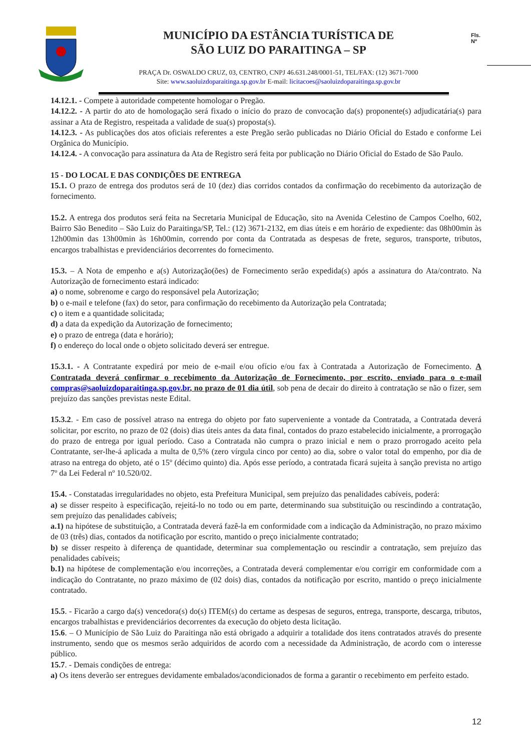MUNICÍPIO DA ESTÂNCIA TURÍSTICA DE
SÃO LUIZ DO PARAITINGA – SP
PRAÇA Dr. OSWALDO CRUZ, 03, CENTRO, CNPJ 46.631.248/0001-51, TEL/FAX: (12) 3671-7000
Site: www.saoluizdoparaitinga.sp.gov.br E-mail: licitacoes@saoluizdoparaitinga.sp.gov.br
Fls.
Nº
14.12.1. - Compete à autoridade competente homologar o Pregão.
14.12.2. - A partir do ato de homologação será fixado o início do prazo de convocação da(s) proponente(s) adjudicatária(s) para assinar a Ata de Registro, respeitada a validade de sua(s) proposta(s).
14.12.3. - As publicações dos atos oficiais referentes a este Pregão serão publicadas no Diário Oficial do Estado e conforme Lei Orgânica do Município.
14.12.4. - A convocação para assinatura da Ata de Registro será feita por publicação no Diário Oficial do Estado de São Paulo.
15 - DO LOCAL E DAS CONDIÇÕES DE ENTREGA
15.1. O prazo de entrega dos produtos será de 10 (dez) dias corridos contados da confirmação do recebimento da autorização de fornecimento.
15.2. A entrega dos produtos será feita na Secretaria Municipal de Educação, sito na Avenida Celestino de Campos Coelho, 602, Bairro São Benedito – São Luiz do Paraitinga/SP, Tel.: (12) 3671-2132, em dias úteis e em horário de expediente: das 08h00min às 12h00min das 13h00min às 16h00min, correndo por conta da Contratada as despesas de frete, seguros, transporte, tributos, encargos trabalhistas e previdenciários decorrentes do fornecimento.
15.3. – A Nota de empenho e a(s) Autorização(ões) de Fornecimento serão expedida(s) após a assinatura do Ata/contrato. Na Autorização de fornecimento estará indicado:
a) o nome, sobrenome e cargo do responsável pela Autorização;
b) o e-mail e telefone (fax) do setor, para confirmação do recebimento da Autorização pela Contratada;
c) o item e a quantidade solicitada;
d) a data da expedição da Autorização de fornecimento;
e) o prazo de entrega (data e horário);
f) o endereço do local onde o objeto solicitado deverá ser entregue.
15.3.1. - A Contratante expedirá por meio de e-mail e/ou ofício e/ou fax à Contratada a Autorização de Fornecimento. A Contratada deverá confirmar o recebimento da Autorização de Fornecimento, por escrito, enviado para o e-mail compras@saoluizdoparaitinga.sp.gov.br, no prazo de 01 dia útil, sob pena de decair do direito à contratação se não o fizer, sem prejuízo das sanções previstas neste Edital.
15.3.2. - Em caso de possível atraso na entrega do objeto por fato superveniente a vontade da Contratada, a Contratada deverá solicitar, por escrito, no prazo de 02 (dois) dias úteis antes da data final, contados do prazo estabelecido inicialmente, a prorrogação do prazo de entrega por igual período. Caso a Contratada não cumpra o prazo inicial e nem o prazo prorrogado aceito pela Contratante, ser-lhe-á aplicada a multa de 0,5% (zero vírgula cinco por cento) ao dia, sobre o valor total do empenho, por dia de atraso na entrega do objeto, até o 15º (décimo quinto) dia. Após esse período, a contratada ficará sujeita à sanção prevista no artigo 7º da Lei Federal nº 10.520/02.
15.4. - Constatadas irregularidades no objeto, esta Prefeitura Municipal, sem prejuízo das penalidades cabíveis, poderá:
a) se disser respeito à especificação, rejeitá-lo no todo ou em parte, determinando sua substituição ou rescindindo a contratação, sem prejuízo das penalidades cabíveis;
a.1) na hipótese de substituição, a Contratada deverá fazê-la em conformidade com a indicação da Administração, no prazo máximo de 03 (três) dias, contados da notificação por escrito, mantido o preço inicialmente contratado;
b) se disser respeito à diferença de quantidade, determinar sua complementação ou rescindir a contratação, sem prejuízo das penalidades cabíveis;
b.1) na hipótese de complementação e/ou incorreções, a Contratada deverá complementar e/ou corrigir em conformidade com a indicação do Contratante, no prazo máximo de (02 dois) dias, contados da notificação por escrito, mantido o preço inicialmente contratado.
15.5. - Ficarão a cargo da(s) vencedora(s) do(s) ITEM(s) do certame as despesas de seguros, entrega, transporte, descarga, tributos, encargos trabalhistas e previdenciários decorrentes da execução do objeto desta licitação.
15.6. – O Município de São Luiz do Paraitinga não está obrigado a adquirir a totalidade dos itens contratados através do presente instrumento, sendo que os mesmos serão adquiridos de acordo com a necessidade da Administração, de acordo com o interesse público.
15.7. - Demais condições de entrega:
a) Os itens deverão ser entregues devidamente embalados/acondicionados de forma a garantir o recebimento em perfeito estado.
12